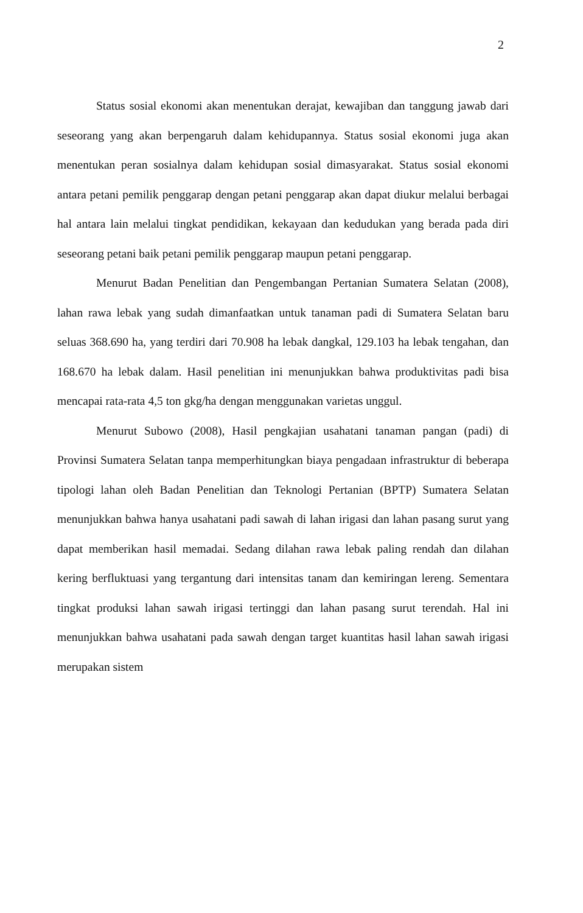2
Status sosial ekonomi akan menentukan derajat, kewajiban dan tanggung jawab dari seseorang yang akan berpengaruh dalam kehidupannya. Status sosial ekonomi juga akan menentukan peran sosialnya dalam kehidupan sosial dimasyarakat. Status sosial ekonomi antara petani pemilik penggarap dengan petani penggarap akan dapat diukur melalui berbagai hal antara lain melalui tingkat pendidikan, kekayaan dan kedudukan yang berada pada diri seseorang petani baik petani pemilik penggarap maupun petani penggarap.
Menurut Badan Penelitian dan Pengembangan Pertanian Sumatera Selatan (2008), lahan rawa lebak yang sudah dimanfaatkan untuk tanaman padi di Sumatera Selatan baru seluas 368.690 ha, yang terdiri dari 70.908 ha lebak dangkal, 129.103 ha lebak tengahan, dan 168.670 ha lebak dalam. Hasil penelitian ini menunjukkan bahwa produktivitas padi bisa mencapai rata-rata 4,5 ton gkg/ha dengan menggunakan varietas unggul.
Menurut Subowo (2008), Hasil pengkajian usahatani tanaman pangan (padi) di Provinsi Sumatera Selatan tanpa memperhitungkan biaya pengadaan infrastruktur di beberapa tipologi lahan oleh Badan Penelitian dan Teknologi Pertanian (BPTP) Sumatera Selatan menunjukkan bahwa hanya usahatani padi sawah di lahan irigasi dan lahan pasang surut yang dapat memberikan hasil memadai. Sedang dilahan rawa lebak paling rendah dan dilahan kering berfluktuasi yang tergantung dari intensitas tanam dan kemiringan lereng. Sementara tingkat produksi lahan sawah irigasi tertinggi dan lahan pasang surut terendah. Hal ini menunjukkan bahwa usahatani pada sawah dengan target kuantitas hasil lahan sawah irigasi merupakan sistem